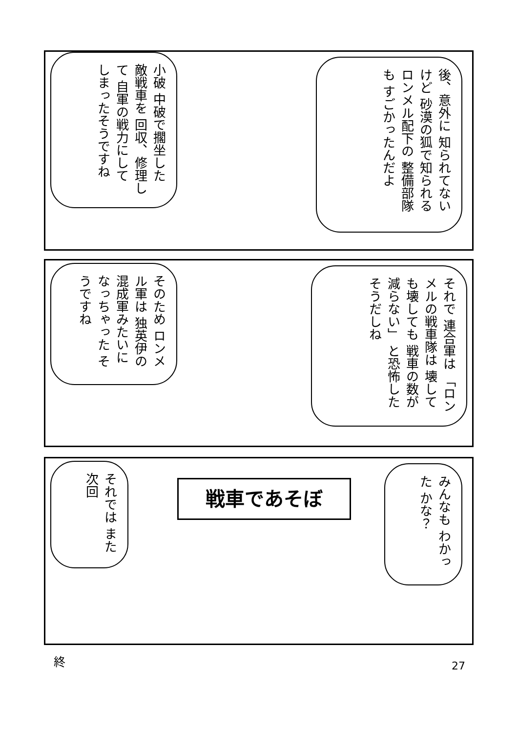後、意外に 知られてないけど 砂漠の狐で知られる ロンメル配下の 整備部隊も すごかったんだよ
小破 中破で擱坐した 敵戦車を 回収、修理して 自軍の戦力にして しまったそうですね
それで 連合軍は 「ロンメルの戦車隊は 壊しても壊しても 戦車の数が減らない」 と恐怖した そうだしね
そのため ロンメル軍は 独英伊の 混成軍みたいに なっちゃった そうですね
戦車であそぼ
みんなも わかった かな？
それでは また 次回
終 27